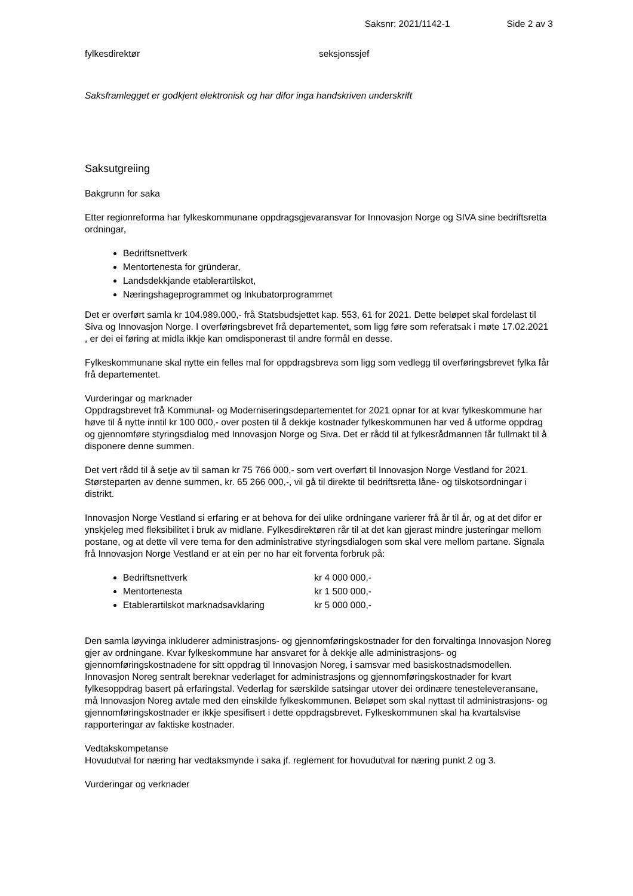Saksnr: 2021/1142-1 Side 2 av 3
fylkesdirektør seksjonssjef
Saksframlegget er godkjent elektronisk og har difor inga handskriven underskrift
Saksutgreiing
Bakgrunn for saka
Etter regionreforma har fylkeskommunane oppdragsgjevaransvar for Innovasjon Norge og SIVA sine bedriftsretta ordningar,
Bedriftsnettverk
Mentortenesta for gründerar,
Landsdekkjande etablerartilskot,
Næringshageprogrammet og Inkubatorprogrammet
Det er overført samla kr 104.989.000,- frå Statsbudsjettet kap. 553, 61 for 2021. Dette beløpet skal fordelast til Siva og Innovasjon Norge. I overføringsbrevet frå departementet, som ligg føre som referatsak i møte 17.02.2021 , er dei ei føring at midla ikkje kan omdisponerast til andre formål en desse.
Fylkeskommunane skal nytte ein felles mal for oppdragsbreva som ligg som vedlegg til overføringsbrevet fylka får frå departementet.
Vurderingar og marknader
Oppdragsbrevet frå Kommunal- og Moderniseringsdepartementet for 2021 opnar for at kvar fylkeskommune har høve til å nytte inntil kr 100 000,- over posten til å dekkje kostnader fylkeskommunen har ved å utforme oppdrag og gjennomføre styringsdialog med Innovasjon Norge og Siva. Det er rådd til at fylkesrådmannen får fullmakt til å disponere denne summen.
Det vert rådd til å setje av til saman kr 75 766 000,- som vert overført til Innovasjon Norge Vestland for 2021. Størsteparten av denne summen, kr. 65 266 000,-, vil gå til direkte til bedriftsretta låne- og tilskotsordningar i distrikt.
Innovasjon Norge Vestland si erfaring er at behova for dei ulike ordningane varierer frå år til år, og at det difor er ynskjeleg med fleksibilitet i bruk av midlane. Fylkesdirektøren rår til at det kan gjerast mindre justeringar mellom postane, og at dette vil vere tema for den administrative styringsdialogen som skal vere mellom partane. Signala frå Innovasjon Norge Vestland er at ein per no har eit forventa forbruk på:
Bedriftsnettverk kr 4 000 000,-
Mentortenesta kr 1 500 000,-
Etablerartilskot marknadsavklaring kr 5 000 000,-
Den samla løyvinga inkluderer administrasjons- og gjennomføringskostnader for den forvaltinga Innovasjon Noreg gjer av ordningane. Kvar fylkeskommune har ansvaret for å dekkje alle administrasjons- og gjennomføringskostnadene for sitt oppdrag til Innovasjon Noreg, i samsvar med basiskostnadsmodellen. Innovasjon Noreg sentralt bereknar vederlaget for administrasjons og gjennomføringskostnader for kvart fylkesoppdrag basert på erfaringstal. Vederlag for særskilde satsingar utover dei ordinære tenesteleveransane, må Innovasjon Noreg avtale med den einskilde fylkeskommunen. Beløpet som skal nyttast til administrasjons- og gjennomføringskostnader er ikkje spesifisert i dette oppdragsbrevet. Fylkeskommunen skal ha kvartalsvise rapporteringar av faktiske kostnader.
Vedtakskompetanse
Hovudutval for næring har vedtaksmynde i saka jf. reglement for hovudutval for næring punkt 2 og 3.
Vurderingar og verknader